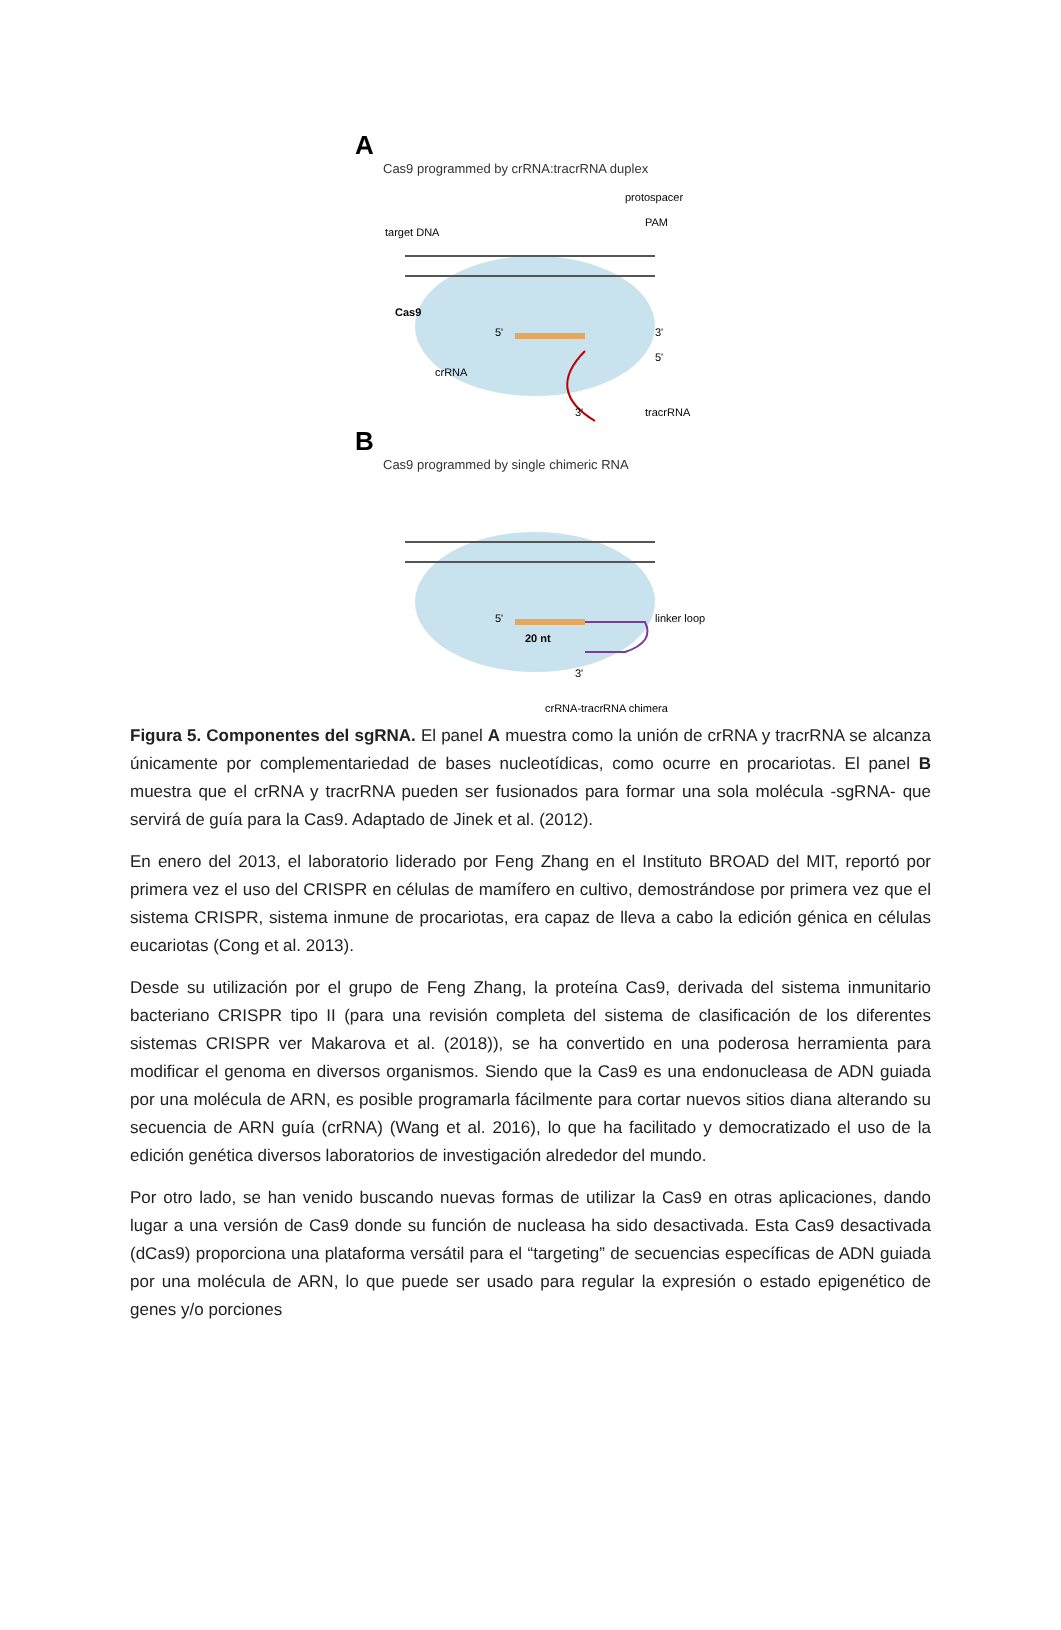A
Cas9 programmed by crRNA:tracrRNA duplex
target DNA
protospacer
PAM
Cas9
crRNA
tracrRNA
5'
3'
5'
3'
B
Cas9 programmed by single chimeric RNA
5'
20 nt
linker loop
3'
crRNA-tracrRNA chimera
Figura 5. Componentes del sgRNA. El panel A muestra como la unión de crRNA y tracrRNA se alcanza únicamente por complementariedad de bases nucleotídicas, como ocurre en procariotas. El panel B muestra que el crRNA y tracrRNA pueden ser fusionados para formar una sola molécula -sgRNA- que servirá de guía para la Cas9. Adaptado de Jinek et al. (2012).
En enero del 2013, el laboratorio liderado por Feng Zhang en el Instituto BROAD del MIT, reportó por primera vez el uso del CRISPR en células de mamífero en cultivo, demostrándose por primera vez que el sistema CRISPR, sistema inmune de procariotas, era capaz de lleva a cabo la edición génica en células eucariotas (Cong et al. 2013).
Desde su utilización por el grupo de Feng Zhang, la proteína Cas9, derivada del sistema inmunitario bacteriano CRISPR tipo II (para una revisión completa del sistema de clasificación de los diferentes sistemas CRISPR ver Makarova et al. (2018)), se ha convertido en una poderosa herramienta para modificar el genoma en diversos organismos. Siendo que la Cas9 es una endonucleasa de ADN guiada por una molécula de ARN, es posible programarla fácilmente para cortar nuevos sitios diana alterando su secuencia de ARN guía (crRNA) (Wang et al. 2016), lo que ha facilitado y democratizado el uso de la edición genética diversos laboratorios de investigación alrededor del mundo.
Por otro lado, se han venido buscando nuevas formas de utilizar la Cas9 en otras aplicaciones, dando lugar a una versión de Cas9 donde su función de nucleasa ha sido desactivada. Esta Cas9 desactivada (dCas9) proporciona una plataforma versátil para el “targeting” de secuencias específicas de ADN guiada por una molécula de ARN, lo que puede ser usado para regular la expresión o estado epigenético de genes y/o porciones